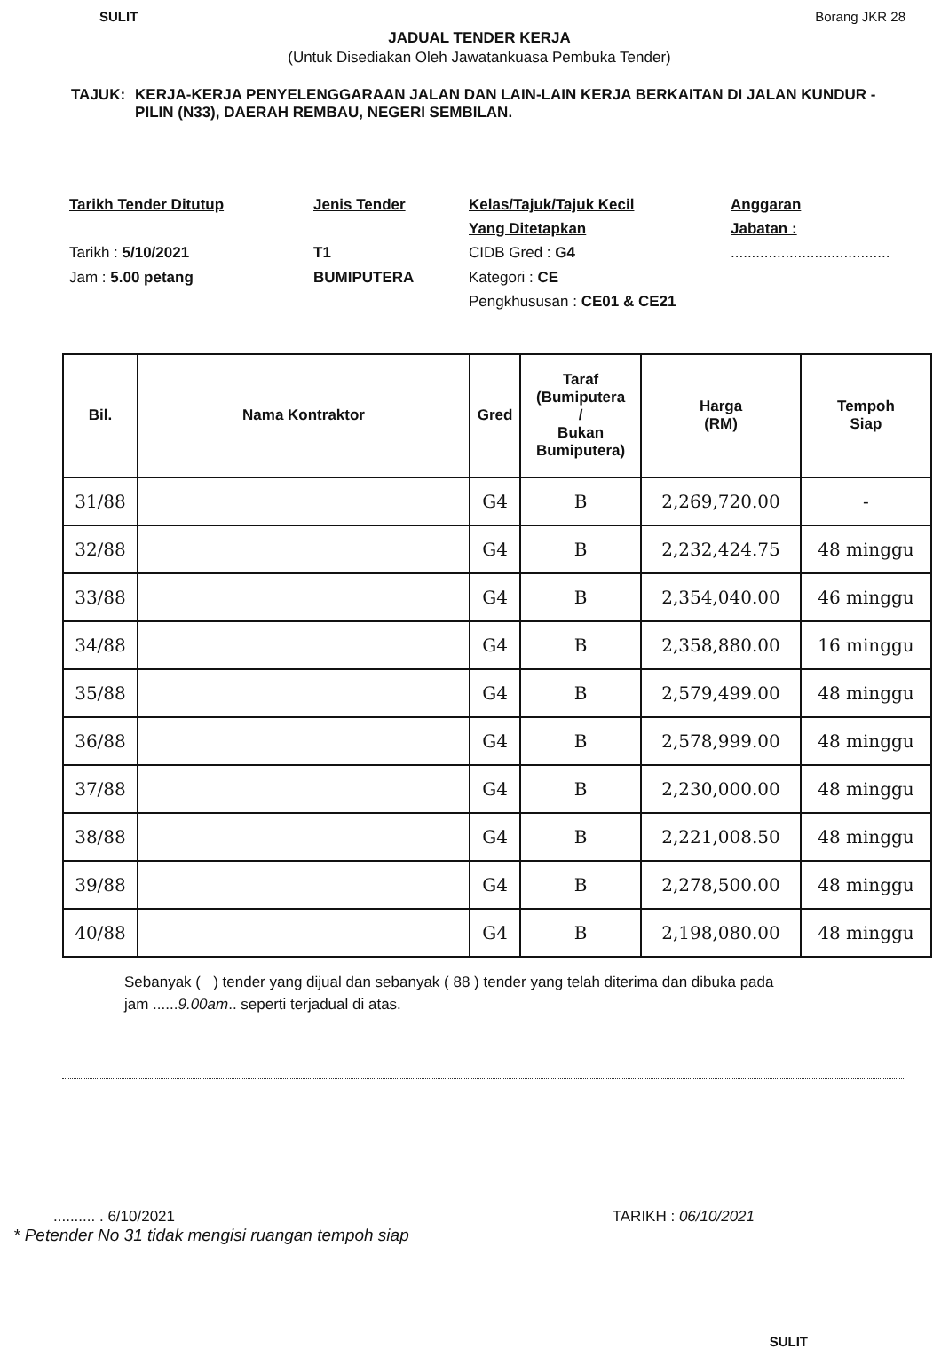SULIT Borang JKR 28
JADUAL TENDER KERJA
(Untuk Disediakan Oleh Jawatankuasa Pembuka Tender)
TAJUK: KERJA-KERJA PENYELENGGARAAN JALAN DAN LAIN-LAIN KERJA BERKAITAN DI JALAN KUNDUR - PILIN (N33), DAERAH REMBAU, NEGERI SEMBILAN.
Tarikh Tender Ditutup
Tarikh : 5/10/2021
Jam : 5.00 petang
Jenis Tender
T1
BUMIPUTERA
Kelas/Tajuk/Tajuk Kecil
Yang Ditetapkan
CIDB Gred : G4
Kategori : CE
Pengkhususan : CE01 & CE21
Anggaran
Jabatan :
......................................
| Bil. | Nama Kontraktor | Gred | Taraf (Bumiputera / Bukan Bumiputera) | Harga (RM) | Tempoh Siap |
| --- | --- | --- | --- | --- | --- |
| 31/88 | | G4 | B | 2,269,720.00 | - |
| 32/88 | | G4 | B | 2,232,424.75 | 48 minggu |
| 33/88 | | G4 | B | 2,354,040.00 | 46 minggu |
| 34/88 | | G4 | B | 2,358,880.00 | 16 minggu |
| 35/88 | | G4 | B | 2,579,499.00 | 48 minggu |
| 36/88 | | G4 | B | 2,578,999.00 | 48 minggu |
| 37/88 | | G4 | B | 2,230,000.00 | 48 minggu |
| 38/88 | | G4 | B | 2,221,008.50 | 48 minggu |
| 39/88 | | G4 | B | 2,278,500.00 | 48 minggu |
| 40/88 | | G4 | B | 2,198,080.00 | 48 minggu |
Sebanyak ( ) tender yang dijual dan sebanyak ( 88 ) tender yang telah diterima dan dibuka pada
jam ......9.00am.. seperti terjadual di atas.
.......... . 6/10/2021 TARIKH : 06/10/2021
* Petender No 31 tidak mengisi ruangan tempoh siap
SULIT